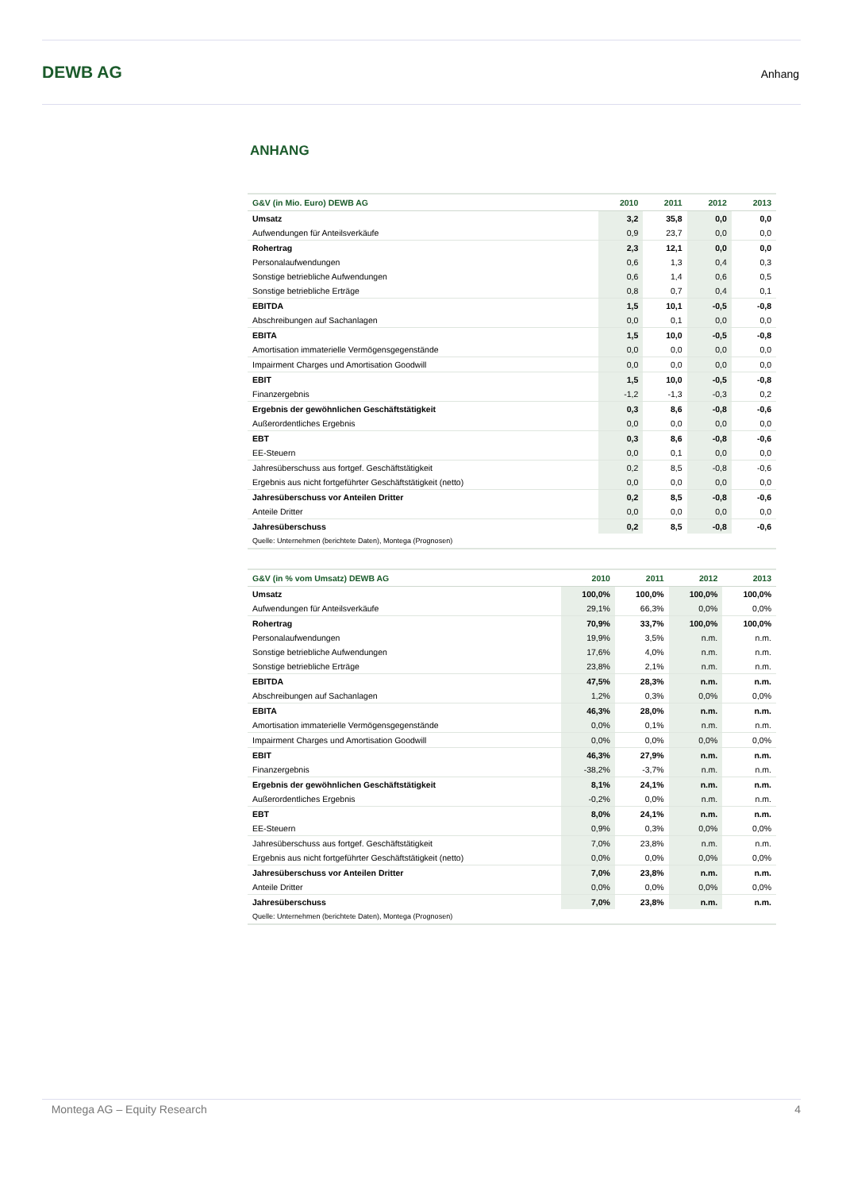DEWB AG Anhang
ANHANG
| G&V (in Mio. Euro) DEWB AG | 2010 | 2011 | 2012 | 2013 |
| --- | --- | --- | --- | --- |
| Umsatz | 3,2 | 35,8 | 0,0 | 0,0 |
| Aufwendungen für Anteilsverkäufe | 0,9 | 23,7 | 0,0 | 0,0 |
| Rohertrag | 2,3 | 12,1 | 0,0 | 0,0 |
| Personalaufwendungen | 0,6 | 1,3 | 0,4 | 0,3 |
| Sonstige betriebliche Aufwendungen | 0,6 | 1,4 | 0,6 | 0,5 |
| Sonstige betriebliche Erträge | 0,8 | 0,7 | 0,4 | 0,1 |
| EBITDA | 1,5 | 10,1 | -0,5 | -0,8 |
| Abschreibungen auf Sachanlagen | 0,0 | 0,1 | 0,0 | 0,0 |
| EBITA | 1,5 | 10,0 | -0,5 | -0,8 |
| Amortisation immaterielle Vermögensgegenstände | 0,0 | 0,0 | 0,0 | 0,0 |
| Impairment Charges und Amortisation Goodwill | 0,0 | 0,0 | 0,0 | 0,0 |
| EBIT | 1,5 | 10,0 | -0,5 | -0,8 |
| Finanzergebnis | -1,2 | -1,3 | -0,3 | 0,2 |
| Ergebnis der gewöhnlichen Geschäftstätigkeit | 0,3 | 8,6 | -0,8 | -0,6 |
| Außerordentliches Ergebnis | 0,0 | 0,0 | 0,0 | 0,0 |
| EBT | 0,3 | 8,6 | -0,8 | -0,6 |
| EE-Steuern | 0,0 | 0,1 | 0,0 | 0,0 |
| Jahresüberschuss aus fortgef. Geschäftstätigkeit | 0,2 | 8,5 | -0,8 | -0,6 |
| Ergebnis aus nicht fortgeführter Geschäftstätigkeit (netto) | 0,0 | 0,0 | 0,0 | 0,0 |
| Jahresüberschuss vor Anteilen Dritter | 0,2 | 8,5 | -0,8 | -0,6 |
| Anteile Dritter | 0,0 | 0,0 | 0,0 | 0,0 |
| Jahresüberschuss | 0,2 | 8,5 | -0,8 | -0,6 |
| Quelle: Unternehmen (berichtete Daten), Montega (Prognosen) | | | | |
| G&V (in % vom Umsatz) DEWB AG | 2010 | 2011 | 2012 | 2013 |
| --- | --- | --- | --- | --- |
| Umsatz | 100,0% | 100,0% | 100,0% | 100,0% |
| Aufwendungen für Anteilsverkäufe | 29,1% | 66,3% | 0,0% | 0,0% |
| Rohertrag | 70,9% | 33,7% | 100,0% | 100,0% |
| Personalaufwendungen | 19,9% | 3,5% | n.m. | n.m. |
| Sonstige betriebliche Aufwendungen | 17,6% | 4,0% | n.m. | n.m. |
| Sonstige betriebliche Erträge | 23,8% | 2,1% | n.m. | n.m. |
| EBITDA | 47,5% | 28,3% | n.m. | n.m. |
| Abschreibungen auf Sachanlagen | 1,2% | 0,3% | 0,0% | 0,0% |
| EBITA | 46,3% | 28,0% | n.m. | n.m. |
| Amortisation immaterielle Vermögensgegenstände | 0,0% | 0,1% | n.m. | n.m. |
| Impairment Charges und Amortisation Goodwill | 0,0% | 0,0% | 0,0% | 0,0% |
| EBIT | 46,3% | 27,9% | n.m. | n.m. |
| Finanzergebnis | -38,2% | -3,7% | n.m. | n.m. |
| Ergebnis der gewöhnlichen Geschäftstätigkeit | 8,1% | 24,1% | n.m. | n.m. |
| Außerordentliches Ergebnis | -0,2% | 0,0% | n.m. | n.m. |
| EBT | 8,0% | 24,1% | n.m. | n.m. |
| EE-Steuern | 0,9% | 0,3% | 0,0% | 0,0% |
| Jahresüberschuss aus fortgef. Geschäftstätigkeit | 7,0% | 23,8% | n.m. | n.m. |
| Ergebnis aus nicht fortgeführter Geschäftstätigkeit (netto) | 0,0% | 0,0% | 0,0% | 0,0% |
| Jahresüberschuss vor Anteilen Dritter | 7,0% | 23,8% | n.m. | n.m. |
| Anteile Dritter | 0,0% | 0,0% | 0,0% | 0,0% |
| Jahresüberschuss | 7,0% | 23,8% | n.m. | n.m. |
| Quelle: Unternehmen (berichtete Daten), Montega (Prognosen) | | | | |
Montega AG – Equity Research 4